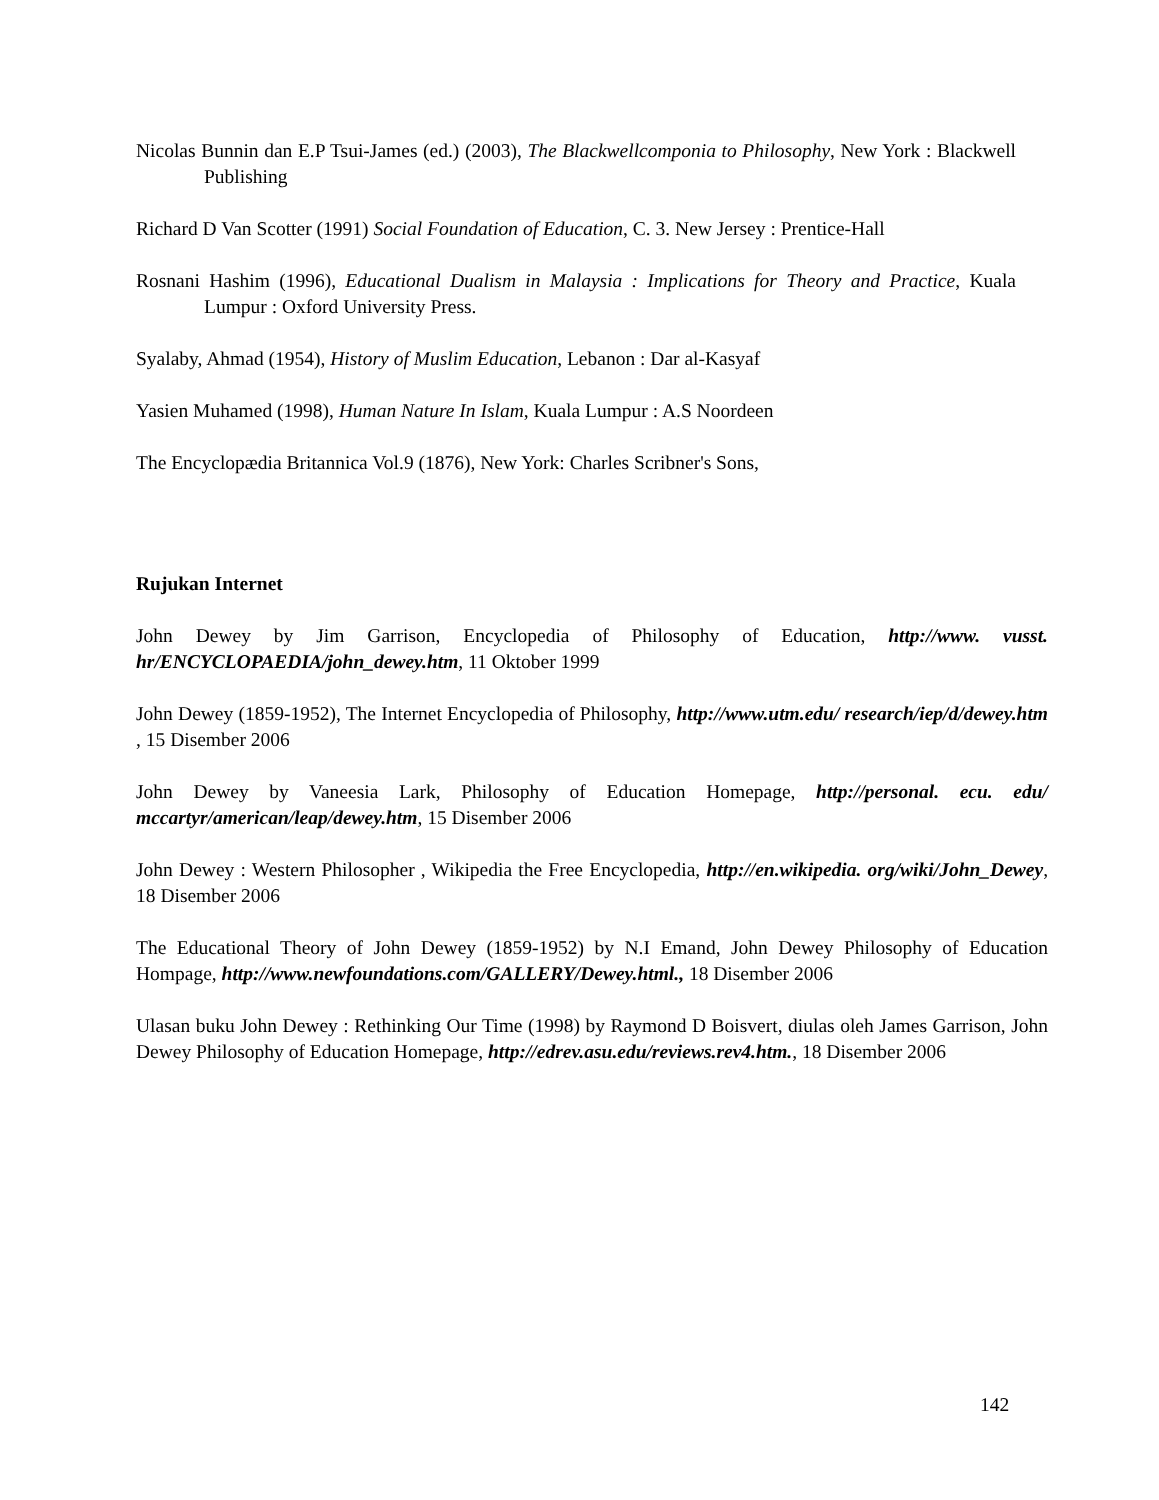Nicolas Bunnin dan E.P Tsui-James (ed.) (2003), The Blackwellcomponia to Philosophy, New York : Blackwell Publishing
Richard D Van Scotter (1991) Social Foundation of Education, C. 3. New Jersey : Prentice-Hall
Rosnani Hashim (1996), Educational Dualism in Malaysia : Implications for Theory and Practice, Kuala Lumpur : Oxford University Press.
Syalaby, Ahmad (1954), History of Muslim Education, Lebanon : Dar al-Kasyaf
Yasien Muhamed (1998), Human Nature In Islam, Kuala Lumpur : A.S Noordeen
The Encyclopædia Britannica Vol.9 (1876), New York: Charles Scribner's Sons,
Rujukan Internet
John Dewey by Jim Garrison, Encyclopedia of Philosophy of Education, http://www. vusst. hr/ENCYCLOPAEDIA/john_dewey.htm, 11 Oktober 1999
John Dewey (1859-1952), The Internet Encyclopedia of Philosophy, http://www.utm.edu/ research/iep/d/dewey.htm , 15 Disember 2006
John Dewey by Vaneesia Lark, Philosophy of Education Homepage, http://personal. ecu. edu/ mccartyr/american/leap/dewey.htm, 15 Disember 2006
John Dewey : Western Philosopher , Wikipedia the Free Encyclopedia, http://en.wikipedia. org/wiki/John_Dewey, 18 Disember 2006
The Educational Theory of John Dewey (1859-1952) by N.I Emand, John Dewey Philosophy of Education Hompage, http://www.newfoundations.com/GALLERY/Dewey.html., 18 Disember 2006
Ulasan buku John Dewey : Rethinking Our Time (1998) by Raymond D Boisvert, diulas oleh James Garrison, John Dewey Philosophy of Education Homepage, http://edrev.asu.edu/reviews.rev4.htm., 18 Disember 2006
142